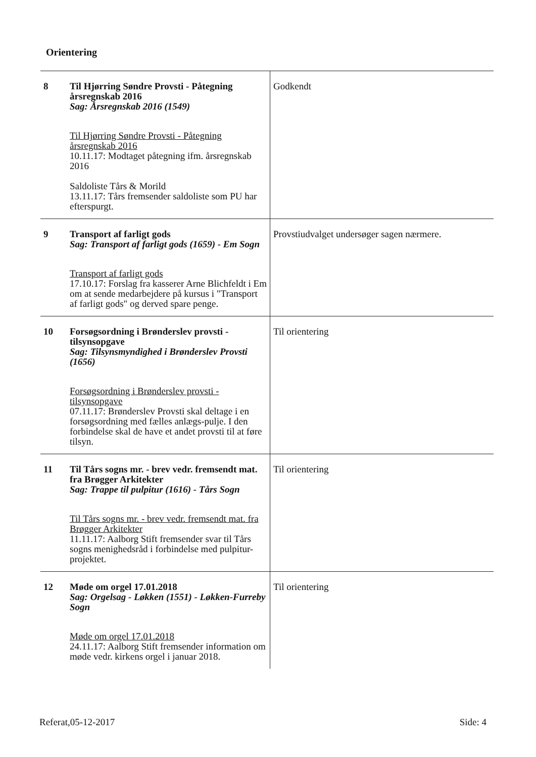Orientering
| 8 | Til Hjørring Søndre Provsti - Påtegning årsregnskab 2016 Sag: Årsregnskab 2016 (1549) Til Hjørring Søndre Provsti - Påtegning årsregnskab 2016 10.11.17: Modtaget påtegning ifm. årsregnskab 2016 Saldoliste Tårs & Morild 13.11.17: Tårs fremsender saldoliste som PU har efterspurgt. | Godkendt |
| 9 | Transport af farligt gods Sag: Transport af farligt gods (1659) - Em Sogn Transport af farligt gods 17.10.17: Forslag fra kasserer Arne Blichfeldt i Em om at sende medarbejdere på kursus i "Transport af farligt gods" og derved spare penge. | Provstiudvalget undersøger sagen nærmere. |
| 10 | Forsøgsordning i Brønderslev provsti - tilsynsopgave Sag: Tilsynsmyndighed i Brønderslev Provsti (1656) Forsøgsordning i Brønderslev provsti - tilsynsopgave 07.11.17: Brønderslev Provsti skal deltage i en forsøgsordning med fælles anlægs-pulje. I den forbindelse skal de have et andet provsti til at føre tilsyn. | Til orientering |
| 11 | Til Tårs sogns mr. - brev vedr. fremsendt mat. fra Brøgger Arkitekter Sag: Trappe til pulpitur (1616) - Tårs Sogn Til Tårs sogns mr. - brev vedr. fremsendt mat. fra Brøgger Arkitekter 11.11.17: Aalborg Stift fremsender svar til Tårs sogns menighedsråd i forbindelse med pulpitur-projektet. | Til orientering |
| 12 | Møde om orgel 17.01.2018 Sag: Orgelsag - Løkken (1551) - Løkken-Furreby Sogn Møde om orgel 17.01.2018 24.11.17: Aalborg Stift fremsender information om møde vedr. kirkens orgel i januar 2018. | Til orientering |
Referat,05-12-2017 Side: 4